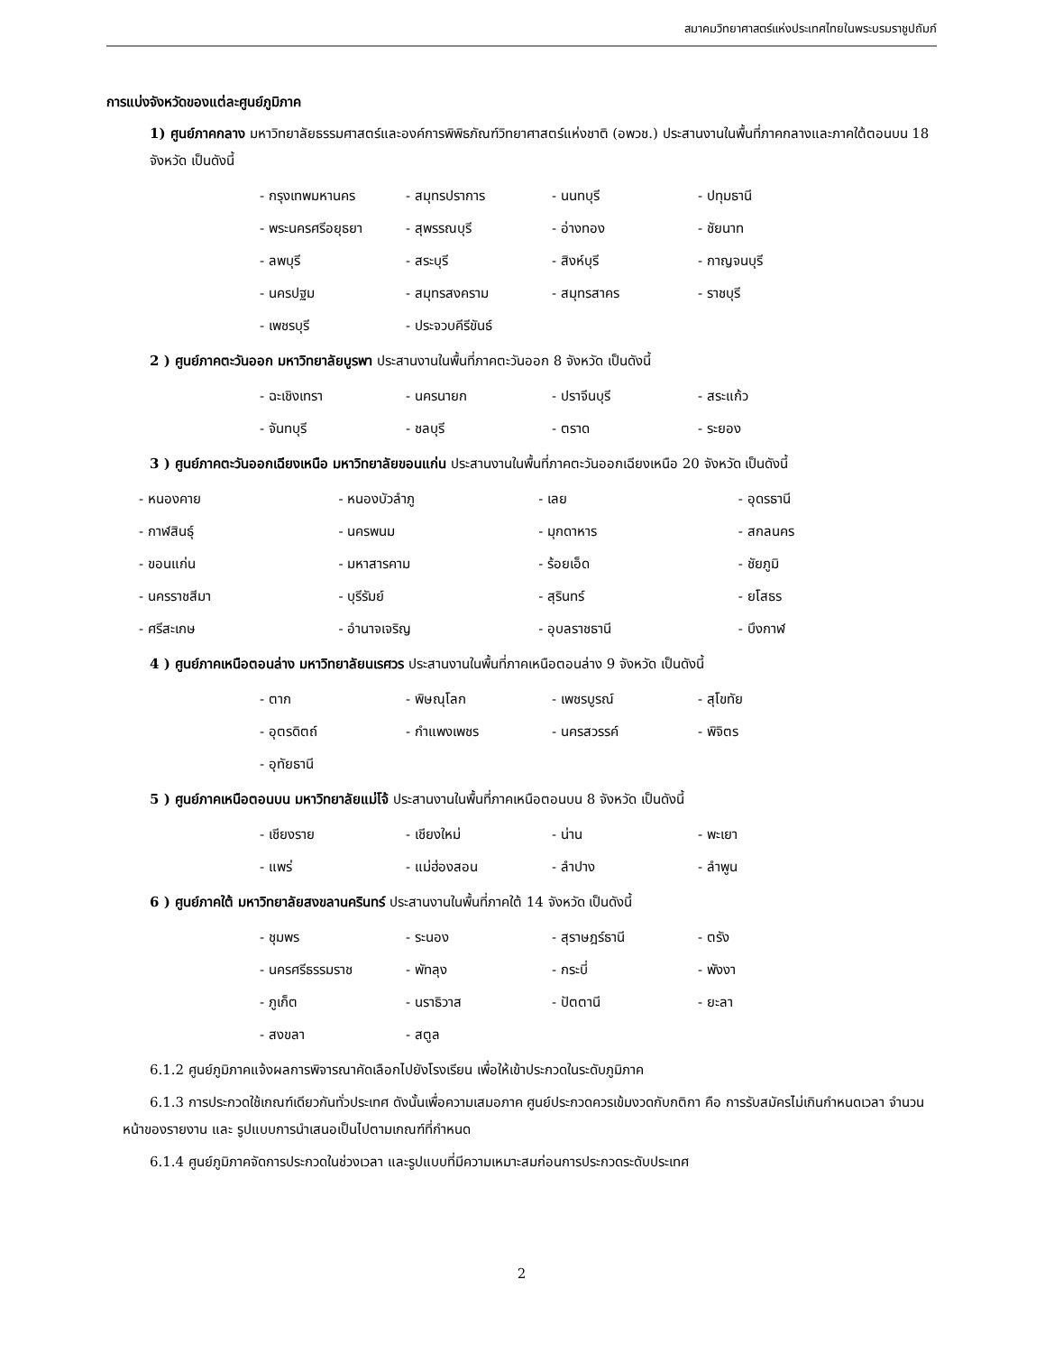สมาคมวิทยาศาสตร์แห่งประเทศไทยในพระบรมราชูปถัมภ์
การแบ่งจังหวัดของแต่ละศูนย์ภูมิภาค
1) ศูนย์ภาคกลาง มหาวิทยาลัยธรรมศาสตร์และองค์การพิพิธภัณฑ์วิทยาศาสตร์แห่งชาติ (อพวช.) ประสานงานในพื้นที่ภาคกลางและภาคใต้ตอนบน 18 จังหวัด เป็นดังนี้
| - กรุงเทพมหานคร | - สมุทรปราการ | - นนทบุรี | - ปทุมธานี |
| - พระนครศรีอยุธยา | - สุพรรณบุรี | - อ่างทอง | - ชัยนาท |
| - ลพบุรี | - สระบุรี | - สิงห์บุรี | - กาญจนบุรี |
| - นครปฐม | - สมุทรสงคราม | - สมุทรสาคร | - ราชบุรี |
| - เพชรบุรี | - ประจวบคีรีขันธ์ | | |
2 ) ศูนย์ภาคตะวันออก มหาวิทยาลัยบูรพา ประสานงานในพื้นที่ภาคตะวันออก 8 จังหวัด เป็นดังนี้
| - ฉะเชิงเทรา | - นครนายก | - ปราจีนบุรี | - สระแก้ว |
| - จันทบุรี | - ชลบุรี | - ตราด | - ระยอง |
3 ) ศูนย์ภาคตะวันออกเฉียงเหนือ มหาวิทยาลัยขอนแก่น ประสานงานในพื้นที่ภาคตะวันออกเฉียงเหนือ 20 จังหวัด เป็นดังนี้
| - หนองคาย | - หนองบัวลำภู | - เลย | - อุดรธานี |
| - กาฬสินธุ์ | - นครพนม | - มุกดาหาร | - สกลนคร |
| - ขอนแก่น | - มหาสารคาม | - ร้อยเอ็ด | - ชัยภูมิ |
| - นครราชสีมา | - บุรีรัมย์ | - สุรินทร์ | - ยโสธร |
| - ศรีสะเกษ | - อำนาจเจริญ | - อุบลราชธานี | - บึงกาฬ |
4 ) ศูนย์ภาคเหนือตอนล่าง มหาวิทยาลัยนเรศวร ประสานงานในพื้นที่ภาคเหนือตอนล่าง 9 จังหวัด เป็นดังนี้
| - ตาก | - พิษณุโลก | - เพชรบูรณ์ | - สุโขทัย |
| - อุตรดิตถ์ | - กำแพงเพชร | - นครสวรรค์ | - พิจิตร |
| - อุทัยธานี | | | |
5 ) ศูนย์ภาคเหนือตอนบน มหาวิทยาลัยแม่โจ้ ประสานงานในพื้นที่ภาคเหนือตอนบน 8 จังหวัด เป็นดังนี้
| - เชียงราย | - เชียงใหม่ | - น่าน | - พะเยา |
| - แพร่ | - แม่ฮ่องสอน | - ลำปาง | - ลำพูน |
6 ) ศูนย์ภาคใต้ มหาวิทยาลัยสงขลานครินทร์ ประสานงานในพื้นที่ภาคใต้ 14 จังหวัด เป็นดังนี้
| - ชุมพร | - ระนอง | - สุราษฎร์ธานี | - ตรัง |
| - นครศรีธรรมราช | - พัทลุง | - กระบี่ | - พังงา |
| - ภูเก็ต | - นราธิวาส | - ปัตตานี | - ยะลา |
| - สงขลา | - สตูล | | |
6.1.2 ศูนย์ภูมิภาคแจ้งผลการพิจารณาคัดเลือกไปยังโรงเรียน เพื่อให้เข้าประกวดในระดับภูมิภาค
6.1.3 การประกวดใช้เกณฑ์เดียวกันทั่วประเทศ ดังนั้นเพื่อความเสมอภาค ศูนย์ประกวดควรเข้มงวดกับกติกา คือ การรับสมัครไม่เกินกำหนดเวลา จำนวนหน้าของรายงาน และ รูปแบบการนำเสนอเป็นไปตามเกณฑ์ที่กำหนด
6.1.4 ศูนย์ภูมิภาคจัดการประกวดในช่วงเวลา และรูปแบบที่มีความเหมาะสมก่อนการประกวดระดับประเทศ
2